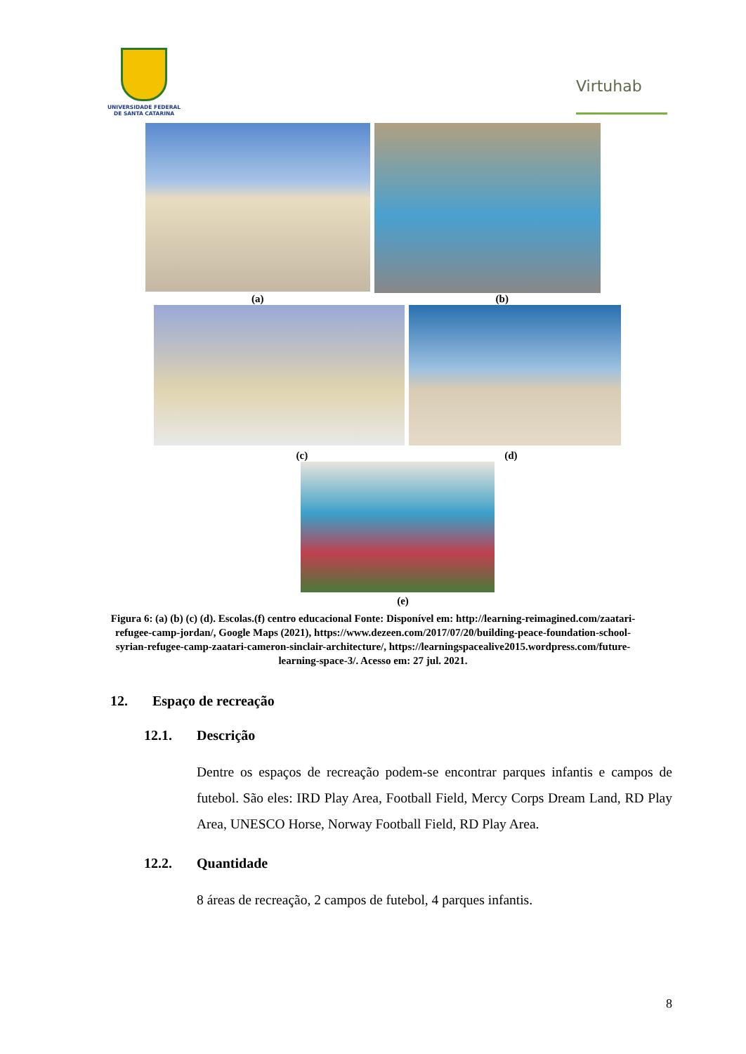UNIVERSIDADE FEDERAL
DE SANTA CATARINA
Virtuhab
(a) (b)
(c) (d)
(e)
Figura 6: (a) (b) (c) (d). Escolas.(f) centro educacional Fonte: Disponível em: http://learning-reimagined.com/zaatari-refugee-camp-jordan/, Google Maps (2021), https://www.dezeen.com/2017/07/20/building-peace-foundation-school-syrian-refugee-camp-zaatari-cameron-sinclair-architecture/, https://learningspacealive2015.wordpress.com/future-learning-space-3/. Acesso em: 27 jul. 2021.
12. Espaço de recreação
12.1. Descrição
Dentre os espaços de recreação podem-se encontrar parques infantis e campos de futebol. São eles: IRD Play Area, Football Field, Mercy Corps Dream Land, RD Play Area, UNESCO Horse, Norway Football Field, RD Play Area.
12.2. Quantidade
8 áreas de recreação, 2 campos de futebol, 4 parques infantis.
8